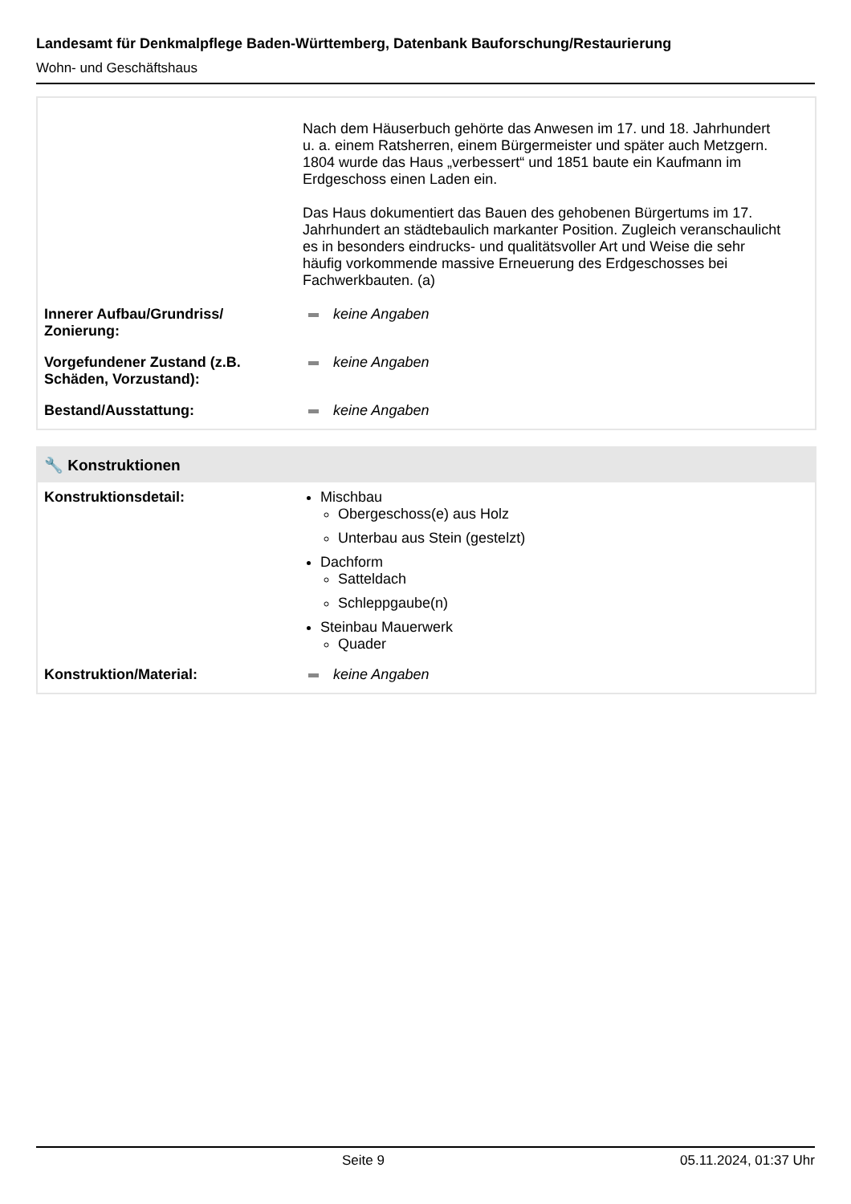Landesamt für Denkmalpflege Baden-Württemberg, Datenbank Bauforschung/Restaurierung
Wohn- und Geschäftshaus
Nach dem Häuserbuch gehörte das Anwesen im 17. und 18. Jahrhundert u. a. einem Ratsherren, einem Bürgermeister und später auch Metzgern. 1804 wurde das Haus „verbessert“ und 1851 baute ein Kaufmann im Erdgeschoss einen Laden ein.
Das Haus dokumentiert das Bauen des gehobenen Bürgertums im 17. Jahrhundert an städtebaulich markanter Position. Zugleich veranschaulicht es in besonders eindrucks- und qualitätsvoller Art und Weise die sehr häufig vorkommende massive Erneuerung des Erdgeschosses bei Fachwerkbauten. (a)
Innerer Aufbau/Grundriss/
Zonierung:
keine Angaben
Vorgefundener Zustand (z.B.
Schäden, Vorzustand):
keine Angaben
Bestand/Ausstattung: keine Angaben
🔧 Konstruktionen
Konstruktionsdetail: Mischbau
Obergeschoss(e) aus Holz
Unterbau aus Stein (gestelzt)
Dachform
Satteldach
Schleppgaube(n)
Steinbau Mauerwerk
Quader
Konstruktion/Material: keine Angaben
Seite 9 05.11.2024, 01:37 Uhr